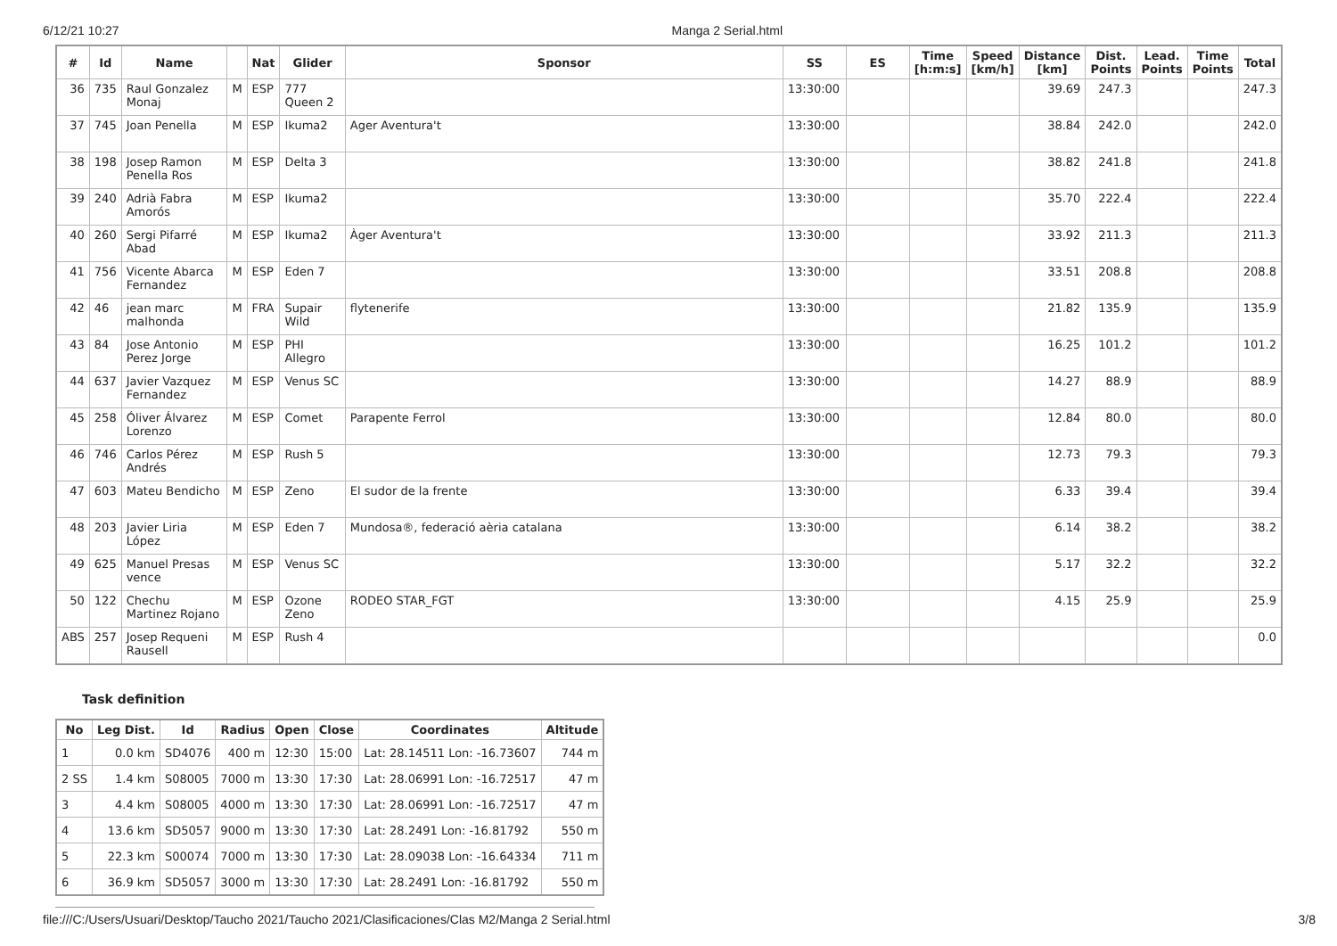6/12/21 10:27 Manga 2 Serial.html
| # | Id | Name | | Nat | Glider | Sponsor | SS | ES | Time [h:m:s] | Speed [km/h] | Distance [km] | Dist. Points | Lead. Points | Time Points | Total |
| --- | --- | --- | --- | --- | --- | --- | --- | --- | --- | --- | --- | --- | --- | --- | --- |
| 36 | 735 | Raul Gonzalez Monaj | M | ESP | 777 Queen 2 | | 13:30:00 | | | | 39.69 | 247.3 | | | 247.3 |
| 37 | 745 | Joan Penella | M | ESP | Ikuma2 | Ager Aventura't | 13:30:00 | | | | 38.84 | 242.0 | | | 242.0 |
| 38 | 198 | Josep Ramon Penella Ros | M | ESP | Delta 3 | | 13:30:00 | | | | 38.82 | 241.8 | | | 241.8 |
| 39 | 240 | Adrià Fabra Amorós | M | ESP | Ikuma2 | | 13:30:00 | | | | 35.70 | 222.4 | | | 222.4 |
| 40 | 260 | Sergi Pifarré Abad | M | ESP | Ikuma2 | Àger Aventura't | 13:30:00 | | | | 33.92 | 211.3 | | | 211.3 |
| 41 | 756 | Vicente Abarca Fernandez | M | ESP | Eden 7 | | 13:30:00 | | | | 33.51 | 208.8 | | | 208.8 |
| 42 | 46 | jean marc malhonda | M | FRA | Supair Wild | flytenerife | 13:30:00 | | | | 21.82 | 135.9 | | | 135.9 |
| 43 | 84 | Jose Antonio Perez Jorge | M | ESP | PHI Allegro | | 13:30:00 | | | | 16.25 | 101.2 | | | 101.2 |
| 44 | 637 | Javier Vazquez Fernandez | M | ESP | Venus SC | | 13:30:00 | | | | 14.27 | 88.9 | | | 88.9 |
| 45 | 258 | Óliver Álvarez Lorenzo | M | ESP | Comet | Parapente Ferrol | 13:30:00 | | | | 12.84 | 80.0 | | | 80.0 |
| 46 | 746 | Carlos Pérez Andrés | M | ESP | Rush 5 | | 13:30:00 | | | | 12.73 | 79.3 | | | 79.3 |
| 47 | 603 | Mateu Bendicho | M | ESP | Zeno | El sudor de la frente | 13:30:00 | | | | 6.33 | 39.4 | | | 39.4 |
| 48 | 203 | Javier Liria López | M | ESP | Eden 7 | Mundosa®, federació aèria catalana | 13:30:00 | | | | 6.14 | 38.2 | | | 38.2 |
| 49 | 625 | Manuel Presas vence | M | ESP | Venus SC | | 13:30:00 | | | | 5.17 | 32.2 | | | 32.2 |
| 50 | 122 | Chechu Martinez Rojano | M | ESP | Ozone Zeno | RODEO STAR_FGT | 13:30:00 | | | | 4.15 | 25.9 | | | 25.9 |
| ABS | 257 | Josep Requeni Rausell | M | ESP | Rush 4 | | | | | | | | | | 0.0 |
Task definition
| No | Leg Dist. | Id | Radius | Open | Close | Coordinates | Altitude |
| --- | --- | --- | --- | --- | --- | --- | --- |
| 1 | 0.0 km | SD4076 | 400 m | 12:30 | 15:00 | Lat: 28.14511 Lon: -16.73607 | 744 m |
| 2 SS | 1.4 km | S08005 | 7000 m | 13:30 | 17:30 | Lat: 28.06991 Lon: -16.72517 | 47 m |
| 3 | 4.4 km | S08005 | 4000 m | 13:30 | 17:30 | Lat: 28.06991 Lon: -16.72517 | 47 m |
| 4 | 13.6 km | SD5057 | 9000 m | 13:30 | 17:30 | Lat: 28.2491 Lon: -16.81792 | 550 m |
| 5 | 22.3 km | S00074 | 7000 m | 13:30 | 17:30 | Lat: 28.09038 Lon: -16.64334 | 711 m |
| 6 | 36.9 km | SD5057 | 3000 m | 13:30 | 17:30 | Lat: 28.2491 Lon: -16.81792 | 550 m |
file:///C:/Users/Usuari/Desktop/Taucho 2021/Taucho 2021/Clasificaciones/Clas M2/Manga 2 Serial.html 3/8